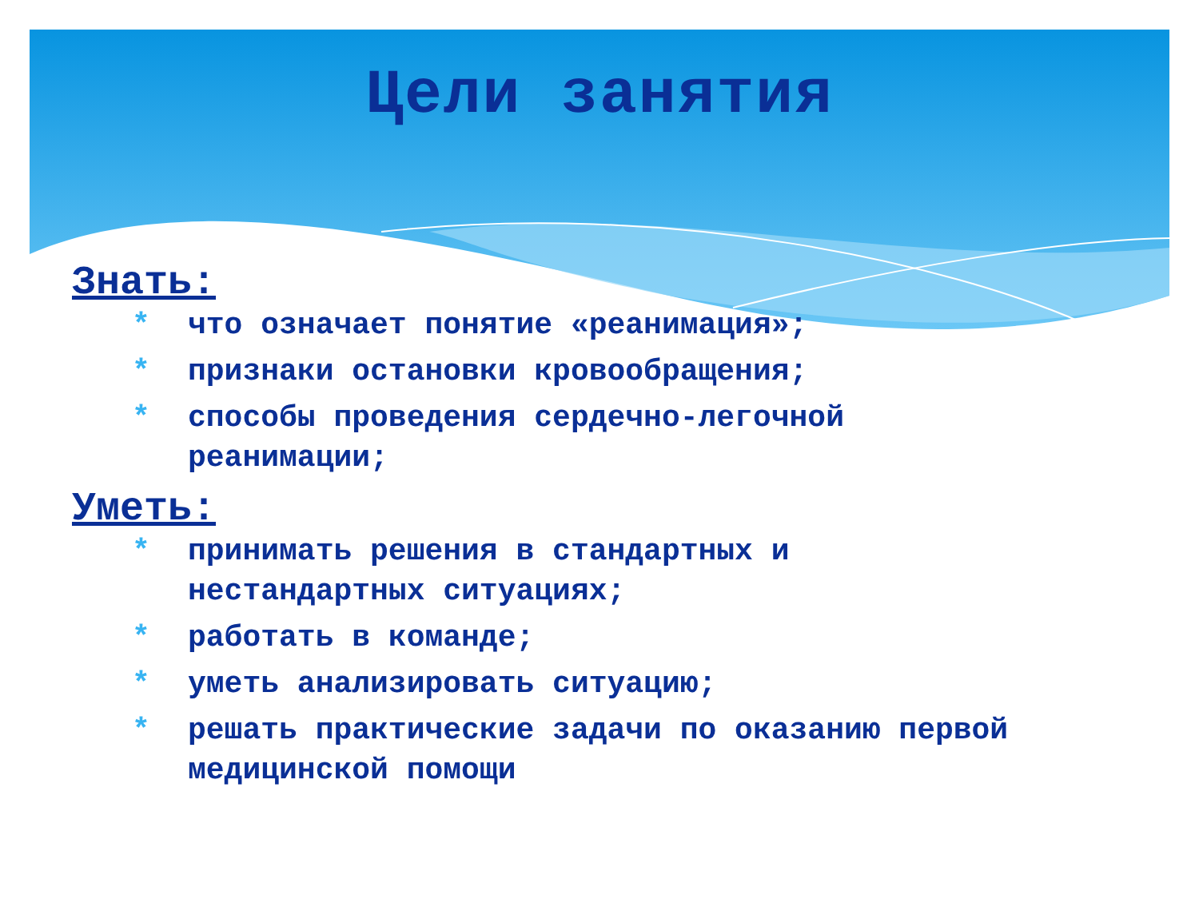Цели занятия
Знать:
* что означает понятие «реанимация»;
* признаки остановки кровообращения;
* способы проведения сердечно-легочной реанимации;
Уметь:
* принимать решения в стандартных и нестандартных ситуациях;
* работать в команде;
* уметь анализировать ситуацию;
* решать практические задачи по оказанию первой медицинской помощи